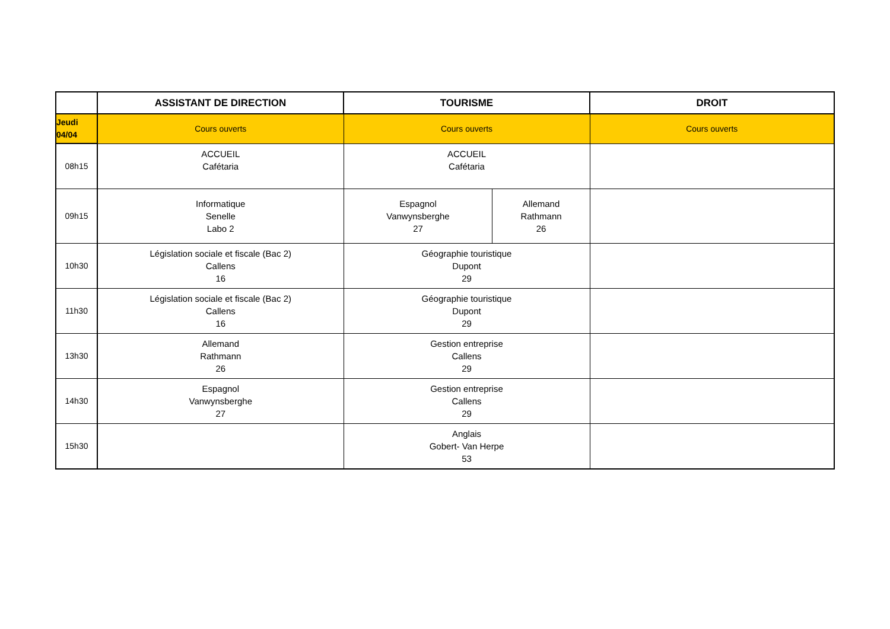| | ASSISTANT DE DIRECTION | TOURISME | | DROIT |
| --- | --- | --- | --- | --- |
| Jeudi 04/04 | Cours ouverts | Cours ouverts | | Cours ouverts |
| 08h15 | ACCUEIL Cafétaria | ACCUEIL Cafétaria | | |
| 09h15 | Informatique Senelle Labo 2 | Espagnol Vanwynsberghe 27 | Allemand Rathmann 26 | |
| 10h30 | Législation sociale et fiscale (Bac 2) Callens 16 | Géographie touristique Dupont 29 | | |
| 11h30 | Législation sociale et fiscale (Bac 2) Callens 16 | Géographie touristique Dupont 29 | | |
| 13h30 | Allemand Rathmann 26 | Gestion entreprise Callens 29 | | |
| 14h30 | Espagnol Vanwynsberghe 27 | Gestion entreprise Callens 29 | | |
| 15h30 | | Anglais Gobert- Van Herpe 53 | | |